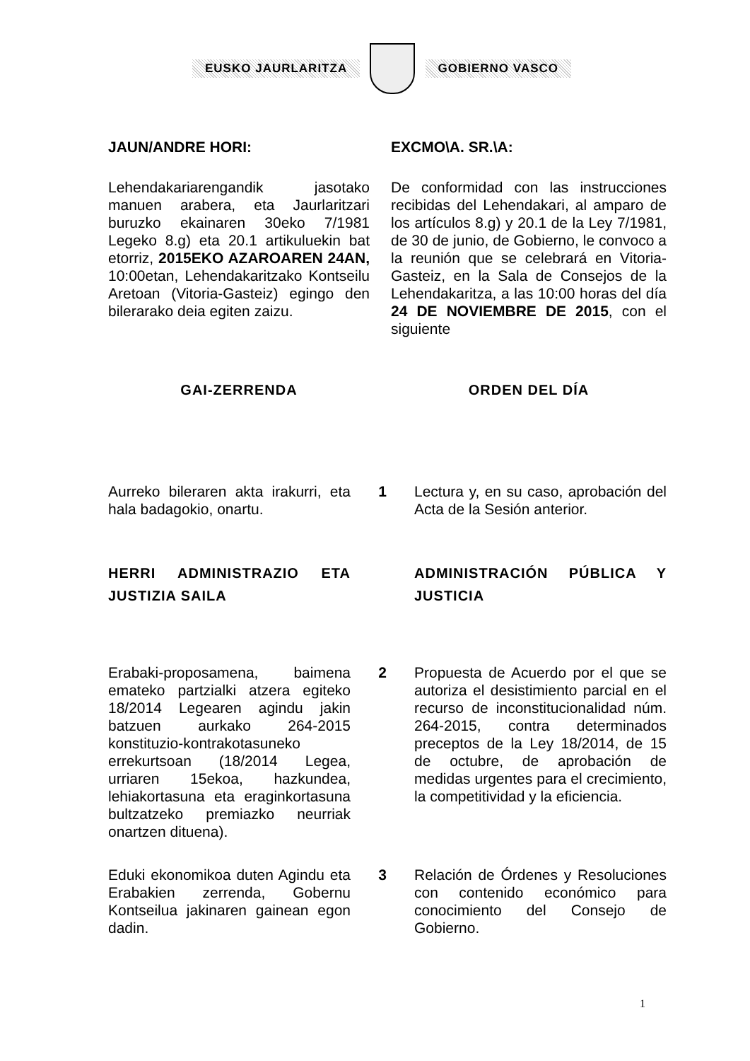EUSKO JAURLARITZA GOBIERNO VASCO
JAUN/ANDRE HORI: EXCMO\A. SR.\A:
Lehendakariarengandik jasotako manuen arabera, eta Jaurlaritzari buruzko ekainaren 30eko 7/1981 Legeko 8.g) eta 20.1 artikuluekin bat etorriz, 2015EKO AZAROAREN 24AN, 10:00etan, Lehendakaritzako Kontseilu Aretoan (Vitoria-Gasteiz) egingo den bilerarako deia egiten zaizu.
De conformidad con las instrucciones recibidas del Lehendakari, al amparo de los artículos 8.g) y 20.1 de la Ley 7/1981, de 30 de junio, de Gobierno, le convoco a la reunión que se celebrará en Vitoria-Gasteiz, en la Sala de Consejos de la Lehendakaritza, a las 10:00 horas del día 24 DE NOVIEMBRE DE 2015, con el siguiente
GAI-ZERRENDA ORDEN DEL DÍA
Aurreko bileraren akta irakurri, eta hala badagokio, onartu.
1 Lectura y, en su caso, aprobación del Acta de la Sesión anterior.
HERRI ADMINISTRAZIO ETA JUSTIZIA SAILA
ADMINISTRACIÓN PÚBLICA Y JUSTICIA
Erabaki-proposamena, baimena emateko partzialki atzera egiteko 18/2014 Legearen agindu jakin batzuen aurkako 264-2015 konstituzio-kontrakotasuneko errekurtsoan (18/2014 Legea, urriaren 15ekoa, hazkundea, lehiakortasuna eta eraginkortasuna bultzatzeko premiazko neurriak onartzen dituena).
2 Propuesta de Acuerdo por el que se autoriza el desistimiento parcial en el recurso de inconstitucionalidad núm. 264-2015, contra determinados preceptos de la Ley 18/2014, de 15 de octubre, de aprobación de medidas urgentes para el crecimiento, la competitividad y la eficiencia.
Eduki ekonomikoa duten Agindu eta Erabakien zerrenda, Gobernu Kontseilua jakinaren gainean egon dadin.
3 Relación de Órdenes y Resoluciones con contenido económico para conocimiento del Consejo de Gobierno.
1